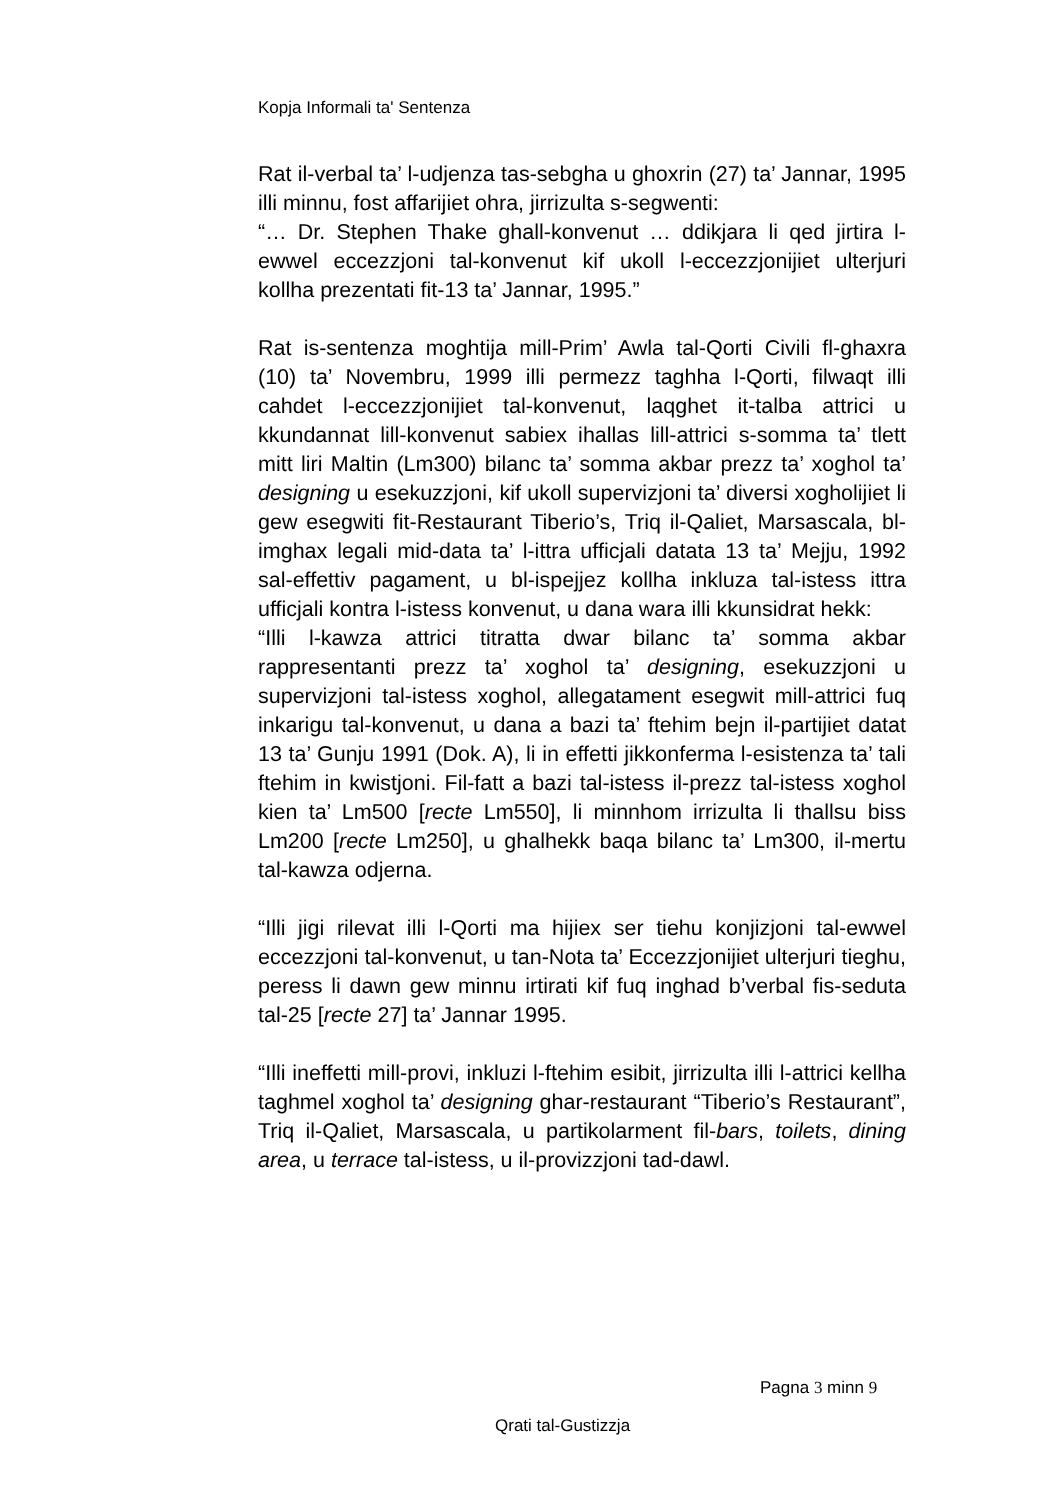Kopja Informali ta' Sentenza
Rat il-verbal ta’ l-udjenza tas-sebgha u ghoxrin (27) ta’ Jannar, 1995 illi minnu, fost affarijiet ohra, jirrizulta s-segwenti:
“… Dr. Stephen Thake ghall-konvenut … ddikjara li qed jirtira l-ewwel eccezzjoni tal-konvenut kif ukoll l-eccezzjonijiet ulterjuri kollha prezentati fit-13 ta’ Jannar, 1995.”
Rat is-sentenza moghtija mill-Prim’ Awla tal-Qorti Civili fl-ghaxra (10) ta’ Novembru, 1999 illi permezz taghha l-Qorti, filwaqt illi cahdet l-eccezzjonijiet tal-konvenut, laqghet it-talba attrici u kkundannat lill-konvenut sabiex ihallas lill-attrici s-somma ta’ tlett mitt liri Maltin (Lm300) bilanc ta’ somma akbar prezz ta’ xoghol ta’ designing u esekuzzjoni, kif ukoll supervizjoni ta’ diversi xogholijiet li gew esegwiti fit-Restaurant Tiberio’s, Triq il-Qaliet, Marsascala, bl-imghax legali mid-data ta’ l-ittra ufficjali datata 13 ta’ Mejju, 1992 sal-effettiv pagament, u bl-ispejjez kollha inkluza tal-istess ittra ufficjali kontra l-istess konvenut, u dana wara illi kkunsidrat hekk:
“Illi l-kawza attrici titratta dwar bilanc ta’ somma akbar rappresentanti prezz ta’ xoghol ta’ designing, esekuzzjoni u supervizjoni tal-istess xoghol, allegatament esegwit mill-attrici fuq inkarigu tal-konvenut, u dana a bazi ta’ ftehim bejn il-partijiet datat 13 ta’ Gunju 1991 (Dok. A), li in effetti jikkonferma l-esistenza ta’ tali ftehim in kwistjoni. Fil-fatt a bazi tal-istess il-prezz tal-istess xoghol kien ta’ Lm500 [recte Lm550], li minnhom irrizulta li thallsu biss Lm200 [recte Lm250], u ghalhekk baqa bilanc ta’ Lm300, il-mertu tal-kawza odjerna.
“Illi jigi rilevat illi l-Qorti ma hijiex ser tiehu konjizjoni tal-ewwel eccezzjoni tal-konvenut, u tan-Nota ta’ Eccezzjonijiet ulterjuri tieghu, peress li dawn gew minnu irtirati kif fuq inghad b’verbal fis-seduta tal-25 [recte 27] ta’ Jannar 1995.
“Illi ineffetti mill-provi, inkluzi l-ftehim esibit, jirrizulta illi l-attrici kellha taghmel xoghol ta’ designing ghar-restaurant “Tiberio’s Restaurant”, Triq il-Qaliet, Marsascala, u partikolarment fil-bars, toilets, dining area, u terrace tal-istess, u il-provizzjoni tad-dawl.
Pagna 3 minn 9
Qrati tal-Gustizzja